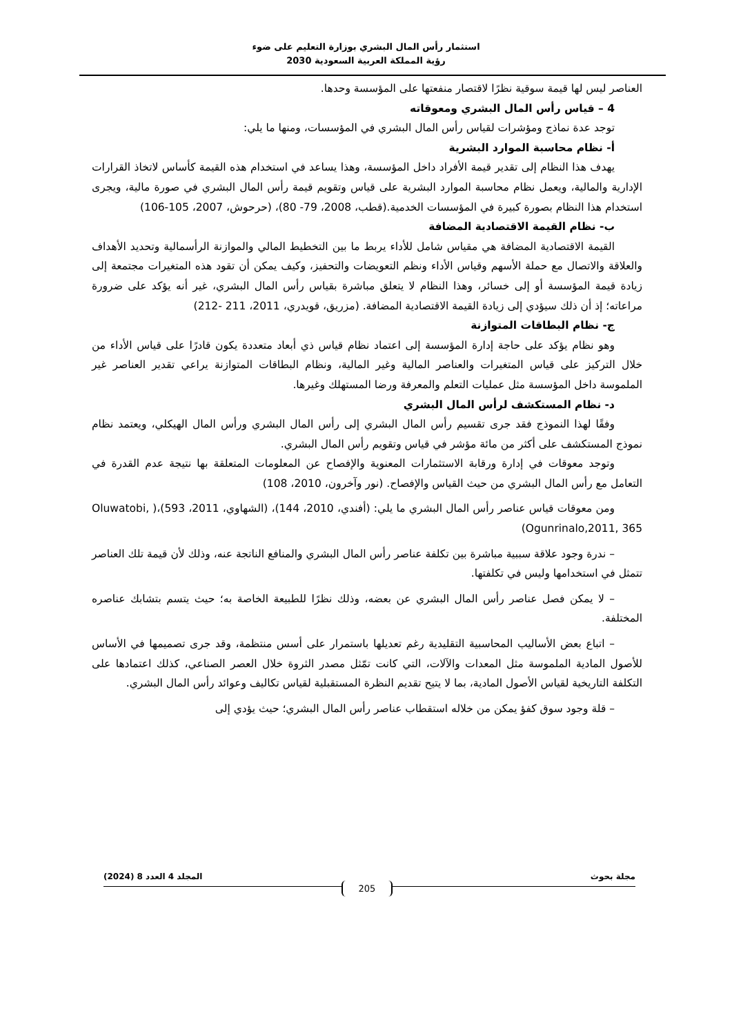استثمار رأس المال البشري بوزارة التعليم على ضوء
رؤية المملكة العربية السعودية 2030
العناصر ليس لها قيمة سوقية نظرًا لاقتصار منفعتها على المؤسسة وحدها.
4 – قياس رأس المال البشري ومعوقاته
توجد عدة نماذج ومؤشرات لقياس رأس المال البشري في المؤسسات، ومنها ما يلي:
أ- نظام محاسبة الموارد البشرية
يهدف هذا النظام إلى تقدير قيمة الأفراد داخل المؤسسة، وهذا يساعد في استخدام هذه القيمة كأساس لاتخاذ القرارات الإدارية والمالية، ويعمل نظام محاسبة الموارد البشرية على قياس وتقويم قيمة رأس المال البشري في صورة مالية، ويجرى استخدام هذا النظام بصورة كبيرة في المؤسسات الخدمية.(قطب، 2008، 79- 80)، (حرحوش، 2007، 105-106)
ب- نظام القيمة الاقتصادية المضافة
القيمة الاقتصادية المضافة هي مقياس شامل للأداء يربط ما بين التخطيط المالي والموازنة الرأسمالية وتحديد الأهداف والعلاقة والاتصال مع حملة الأسهم وقياس الأداء ونظم التعويضات والتحفيز، وكيف يمكن أن تقود هذه المتغيرات مجتمعة إلى زيادة قيمة المؤسسة أو إلى خسائر، وهذا النظام لا يتعلق مباشرة بقياس رأس المال البشري، غير أنه يؤكد على ضرورة مراعاته؛ إذ أن ذلك سيؤدي إلى زيادة القيمة الاقتصادية المضافة. (مزريق، قويدري، 2011، 211 -212)
ج- نظام البطاقات المتوازنة
وهو نظام يؤكد على حاجة إدارة المؤسسة إلى اعتماد نظام قياس ذي أبعاد متعددة يكون قادرًا على قياس الأداء من خلال التركيز على قياس المتغيرات والعناصر المالية وغير المالية، ونظام البطاقات المتوازنة يراعي تقدير العناصر غير الملموسة داخل المؤسسة مثل عمليات التعلم والمعرفة ورضا المستهلك وغيرها.
د- نظام المستكشف لرأس المال البشري
وفقًا لهذا النموذج فقد جرى تقسيم رأس المال البشري إلى رأس المال البشري ورأس المال الهيكلي، ويعتمد نظام نموذج المستكشف على أكثر من مائة مؤشر في قياس وتقويم رأس المال البشري.
وتوجد معوقات في إدارة ورقابة الاستثمارات المعنوية والإفصاح عن المعلومات المتعلقة بها نتيجة عدم القدرة في التعامل مع رأس المال البشري من حيث القياس والإفصاح. (نور وآخرون، 2010، 108)
ومن معوقات قياس عناصر رأس المال البشري ما يلي: (أفندي، 2010، 144)، (الشهاوي، 2011، 593)،( Oluwatobi, Ogunrinalo,2011, 365)
– ندرة وجود علاقة سببية مباشرة بين تكلفة عناصر رأس المال البشري والمنافع الناتجة عنه، وذلك لأن قيمة تلك العناصر تتمثل في استخدامها وليس في تكلفتها.
– لا يمكن فصل عناصر رأس المال البشري عن بعضه، وذلك نظرًا للطبيعة الخاصة به؛ حيث يتسم بتشابك عناصره المختلفة.
– اتباع بعض الأساليب المحاسبية التقليدية رغم تعديلها باستمرار على أسس منتظمة، وقد جرى تصميمها في الأساس للأصول المادية الملموسة مثل المعدات والآلات، التي كانت تمّثل مصدر الثروة خلال العصر الصناعي، كذلك اعتمادها على التكلفة التاريخية لقياس الأصول المادية، بما لا يتيح تقديم النظرة المستقبلية لقياس تكاليف وعوائد رأس المال البشري.
– قلة وجود سوق كفؤ يمكن من خلاله استقطاب عناصر رأس المال البشري؛ حيث يؤدي إلى
مجلة بحوث المجلد 4 العدد 8 (2024)
205